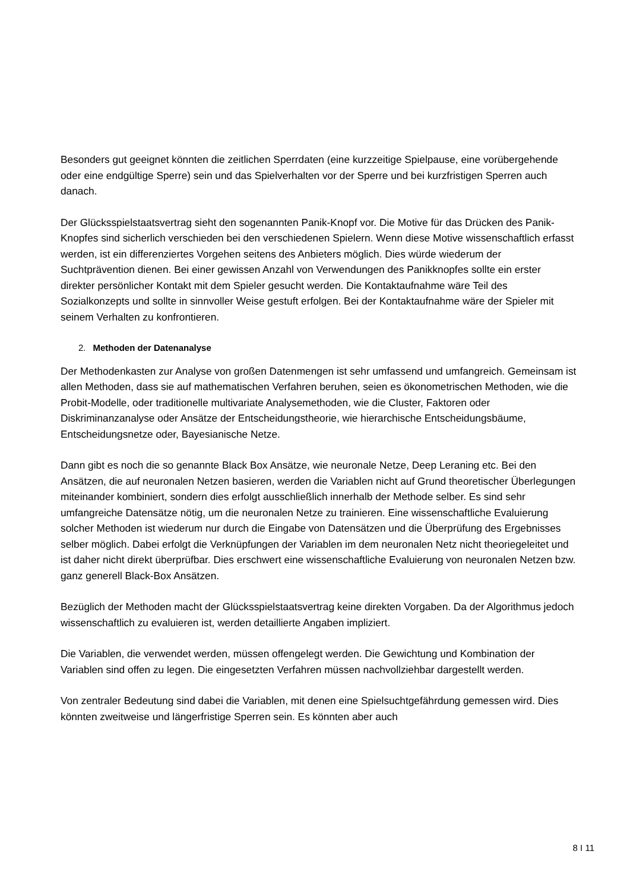Besonders gut geeignet könnten die zeitlichen Sperrdaten (eine kurzzeitige Spielpause, eine vorübergehende oder eine endgültige Sperre) sein und das Spielverhalten vor der Sperre und bei kurzfristigen Sperren auch danach.
Der Glücksspielstaatsvertrag sieht den sogenannten Panik-Knopf vor. Die Motive für das Drücken des Panik-Knopfes sind sicherlich verschieden bei den verschiedenen Spielern. Wenn diese Motive wissenschaftlich erfasst werden, ist ein differenziertes Vorgehen seitens des Anbieters möglich. Dies würde wiederum der Suchtprävention dienen. Bei einer gewissen Anzahl von Verwendungen des Panikknopfes sollte ein erster direkter persönlicher Kontakt mit dem Spieler gesucht werden. Die Kontaktaufnahme wäre Teil des Sozialkonzepts und sollte in sinnvoller Weise gestuft erfolgen. Bei der Kontaktaufnahme wäre der Spieler mit seinem Verhalten zu konfrontieren.
2. Methoden der Datenanalyse
Der Methodenkasten zur Analyse von großen Datenmengen ist sehr umfassend und umfangreich. Gemeinsam ist allen Methoden, dass sie auf mathematischen Verfahren beruhen, seien es ökonometrischen Methoden, wie die Probit-Modelle, oder traditionelle multivariate Analysemethoden, wie die Cluster, Faktoren oder Diskriminanzanalyse oder Ansätze der Entscheidungstheorie, wie hierarchische Entscheidungsbäume, Entscheidungsnetze oder, Bayesianische Netze.
Dann gibt es noch die so genannte Black Box Ansätze, wie neuronale Netze, Deep Leraning etc. Bei den Ansätzen, die auf neuronalen Netzen basieren, werden die Variablen nicht auf Grund theoretischer Überlegungen miteinander kombiniert, sondern dies erfolgt ausschließlich innerhalb der Methode selber. Es sind sehr umfangreiche Datensätze nötig, um die neuronalen Netze zu trainieren. Eine wissenschaftliche Evaluierung solcher Methoden ist wiederum nur durch die Eingabe von Datensätzen und die Überprüfung des Ergebnisses selber möglich. Dabei erfolgt die Verknüpfungen der Variablen im dem neuronalen Netz nicht theoriegeleitet und ist daher nicht direkt überprüfbar. Dies erschwert eine wissenschaftliche Evaluierung von neuronalen Netzen bzw. ganz generell Black-Box Ansätzen.
Bezüglich der Methoden macht der Glücksspielstaatsvertrag keine direkten Vorgaben. Da der Algorithmus jedoch wissenschaftlich zu evaluieren ist, werden detaillierte Angaben impliziert.
Die Variablen, die verwendet werden, müssen offengelegt werden. Die Gewichtung und Kombination der Variablen sind offen zu legen. Die eingesetzten Verfahren müssen nachvollziehbar dargestellt werden.
Von zentraler Bedeutung sind dabei die Variablen, mit denen eine Spielsuchtgefährdung gemessen wird. Dies könnten zweitweise und längerfristige Sperren sein. Es könnten aber auch
8 I 11